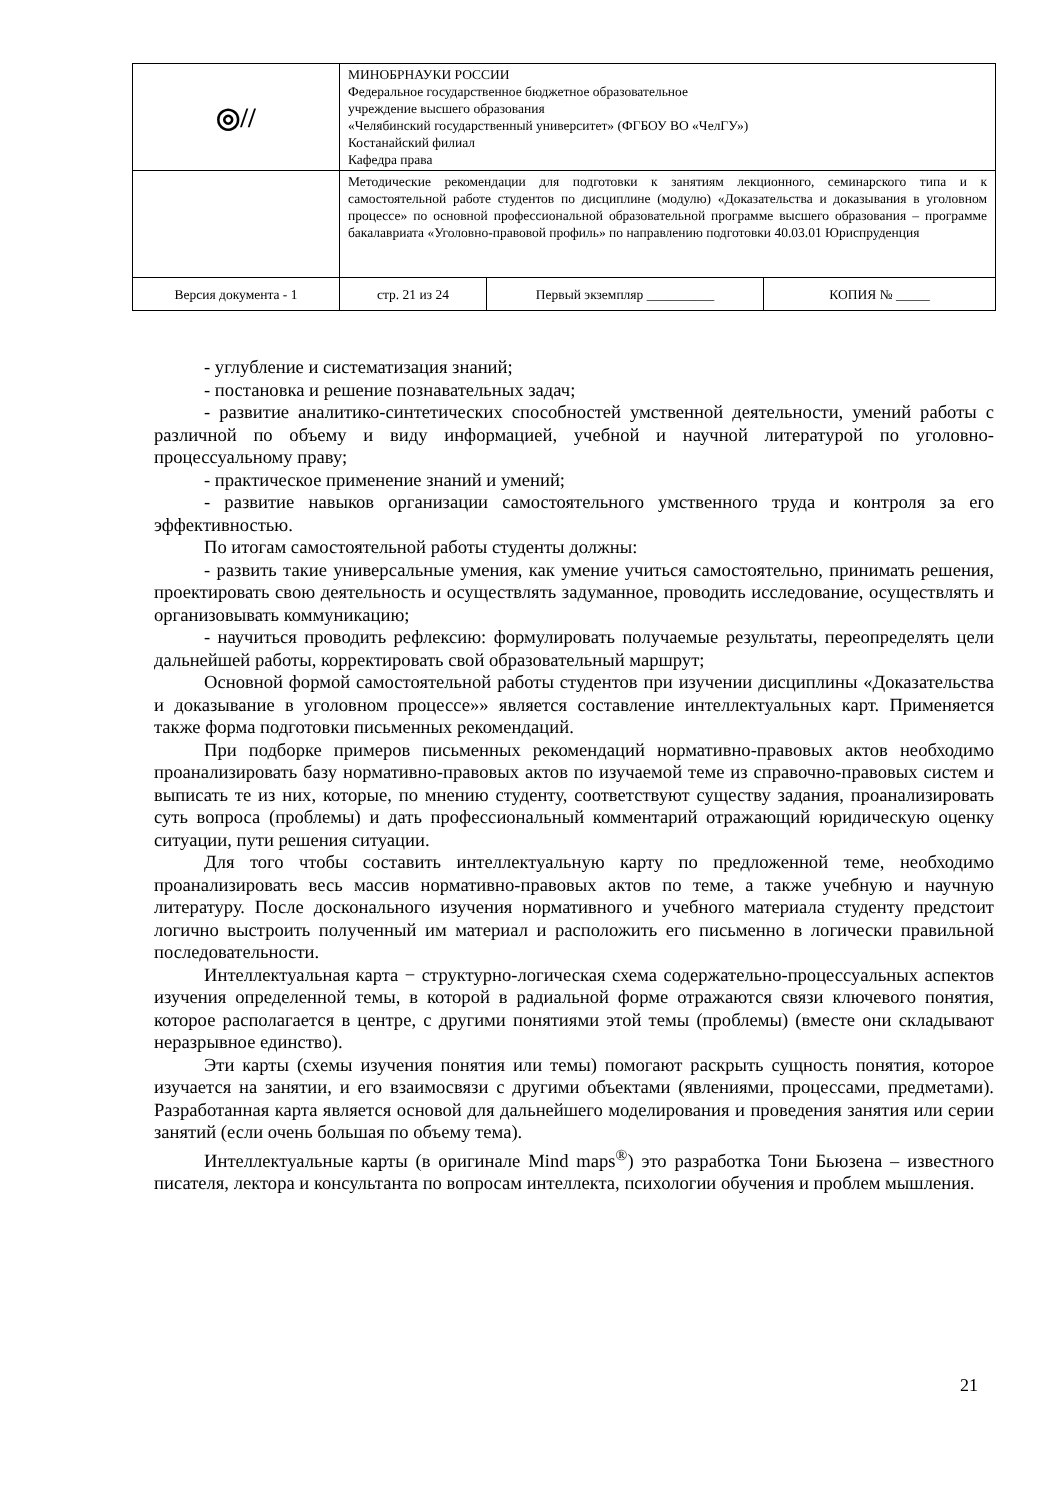| ◎// | МИНОБРНАУКИ РОССИИ Федеральное государственное бюджетное образовательное учреждение высшего образования «Челябинский государственный университет» (ФГБОУ ВО «ЧелГУ») Костанайский филиал Кафедра права | | |
| | Методические рекомендации для подготовки к занятиям лекционного, семинарского типа и к самостоятельной работе студентов по дисциплине (модулю) «Доказательства и доказывания в уголовном процессе» по основной профессиональной образовательной программе высшего образования – программе бакалавриата «Уголовно-правовой профиль» по направлению подготовки 40.03.01 Юриспруденция | | |
| Версия документа - 1 | стр. 21 из 24 | Первый экземпляр __________ | КОПИЯ № _____ |
- углубление и систематизация знаний;
- постановка и решение познавательных задач;
- развитие аналитико-синтетических способностей умственной деятельности, умений работы с различной по объему и виду информацией, учебной и научной литературой по уголовно-процессуальному праву;
- практическое применение знаний и умений;
- развитие навыков организации самостоятельного умственного труда и контроля за его эффективностью.
По итогам самостоятельной работы студенты должны:
- развить такие универсальные умения, как умение учиться самостоятельно, принимать решения, проектировать свою деятельность и осуществлять задуманное, проводить исследование, осуществлять и организовывать коммуникацию;
- научиться проводить рефлексию: формулировать получаемые результаты, переопределять цели дальнейшей работы, корректировать свой образовательный маршрут;
Основной формой самостоятельной работы студентов при изучении дисциплины «Доказательства и доказывание в уголовном процессе»» является составление интеллектуальных карт. Применяется также форма подготовки письменных рекомендаций.
При подборке примеров письменных рекомендаций нормативно-правовых актов необходимо проанализировать базу нормативно-правовых актов по изучаемой теме из справочно-правовых систем и выписать те из них, которые, по мнению студенту, соответствуют существу задания, проанализировать суть вопроса (проблемы) и дать профессиональный комментарий отражающий юридическую оценку ситуации, пути решения ситуации.
Для того чтобы составить интеллектуальную карту по предложенной теме, необходимо проанализировать весь массив нормативно-правовых актов по теме, а также учебную и научную литературу. После досконального изучения нормативного и учебного материала студенту предстоит логично выстроить полученный им материал и расположить его письменно в логически правильной последовательности.
Интеллектуальная карта − структурно-логическая схема содержательно-процессуальных аспектов изучения определенной темы, в которой в радиальной форме отражаются связи ключевого понятия, которое располагается в центре, с другими понятиями этой темы (проблемы) (вместе они складывают неразрывное единство).
Эти карты (схемы изучения понятия или темы) помогают раскрыть сущность понятия, которое изучается на занятии, и его взаимосвязи с другими объектами (явлениями, процессами, предметами). Разработанная карта является основой для дальнейшего моделирования и проведения занятия или серии занятий (если очень большая по объему тема).
Интеллектуальные карты (в оригинале Mind maps<sup>®</sup>) это разработка Тони Бьюзена – известного писателя, лектора и консультанта по вопросам интеллекта, психологии обучения и проблем мышления.
21